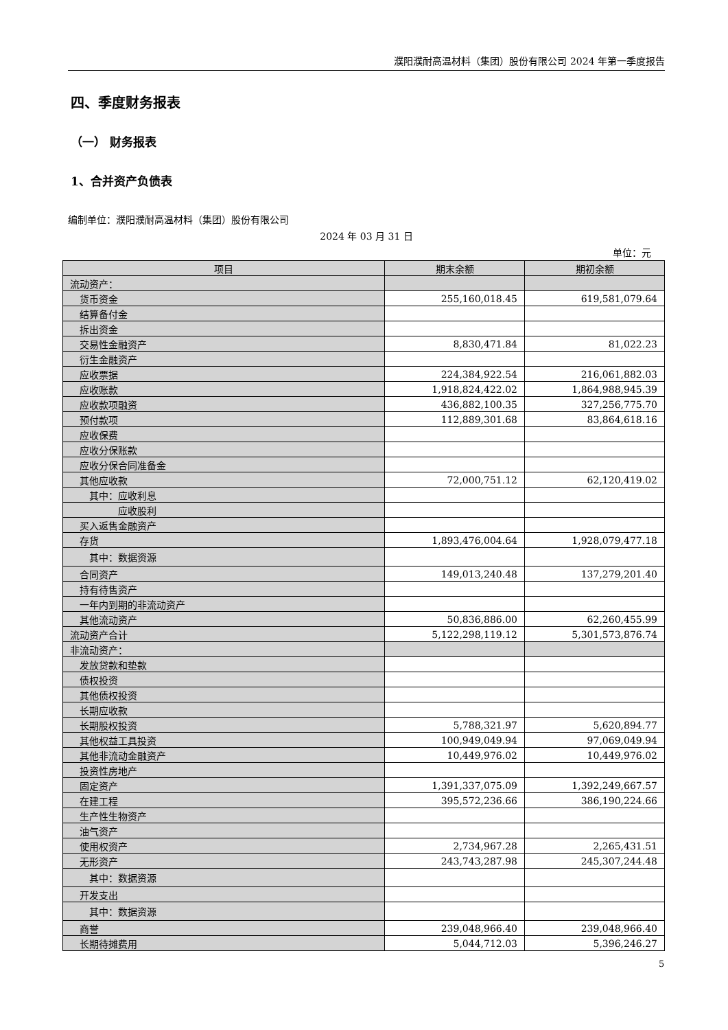濮阳濮耐高温材料（集团）股份有限公司 2024 年第一季度报告
四、季度财务报表
（一） 财务报表
1、合并资产负债表
编制单位：濮阳濮耐高温材料（集团）股份有限公司
2024 年 03 月 31 日
单位：元
| 项目 | 期末余额 | 期初余额 |
| --- | --- | --- |
| 流动资产： | | |
| 货币资金 | 255,160,018.45 | 619,581,079.64 |
| 结算备付金 | | |
| 拆出资金 | | |
| 交易性金融资产 | 8,830,471.84 | 81,022.23 |
| 衍生金融资产 | | |
| 应收票据 | 224,384,922.54 | 216,061,882.03 |
| 应收账款 | 1,918,824,422.02 | 1,864,988,945.39 |
| 应收款项融资 | 436,882,100.35 | 327,256,775.70 |
| 预付款项 | 112,889,301.68 | 83,864,618.16 |
| 应收保费 | | |
| 应收分保账款 | | |
| 应收分保合同准备金 | | |
| 其他应收款 | 72,000,751.12 | 62,120,419.02 |
| 其中：应收利息 | | |
| 应收股利 | | |
| 买入返售金融资产 | | |
| 存货 | 1,893,476,004.64 | 1,928,079,477.18 |
| 其中：数据资源 | | |
| 合同资产 | 149,013,240.48 | 137,279,201.40 |
| 持有待售资产 | | |
| 一年内到期的非流动资产 | | |
| 其他流动资产 | 50,836,886.00 | 62,260,455.99 |
| 流动资产合计 | 5,122,298,119.12 | 5,301,573,876.74 |
| 非流动资产： | | |
| 发放贷款和垫款 | | |
| 债权投资 | | |
| 其他债权投资 | | |
| 长期应收款 | | |
| 长期股权投资 | 5,788,321.97 | 5,620,894.77 |
| 其他权益工具投资 | 100,949,049.94 | 97,069,049.94 |
| 其他非流动金融资产 | 10,449,976.02 | 10,449,976.02 |
| 投资性房地产 | | |
| 固定资产 | 1,391,337,075.09 | 1,392,249,667.57 |
| 在建工程 | 395,572,236.66 | 386,190,224.66 |
| 生产性生物资产 | | |
| 油气资产 | | |
| 使用权资产 | 2,734,967.28 | 2,265,431.51 |
| 无形资产 | 243,743,287.98 | 245,307,244.48 |
| 其中：数据资源 | | |
| 开发支出 | | |
| 其中：数据资源 | | |
| 商誉 | 239,048,966.40 | 239,048,966.40 |
| 长期待摊费用 | 5,044,712.03 | 5,396,246.27 |
5